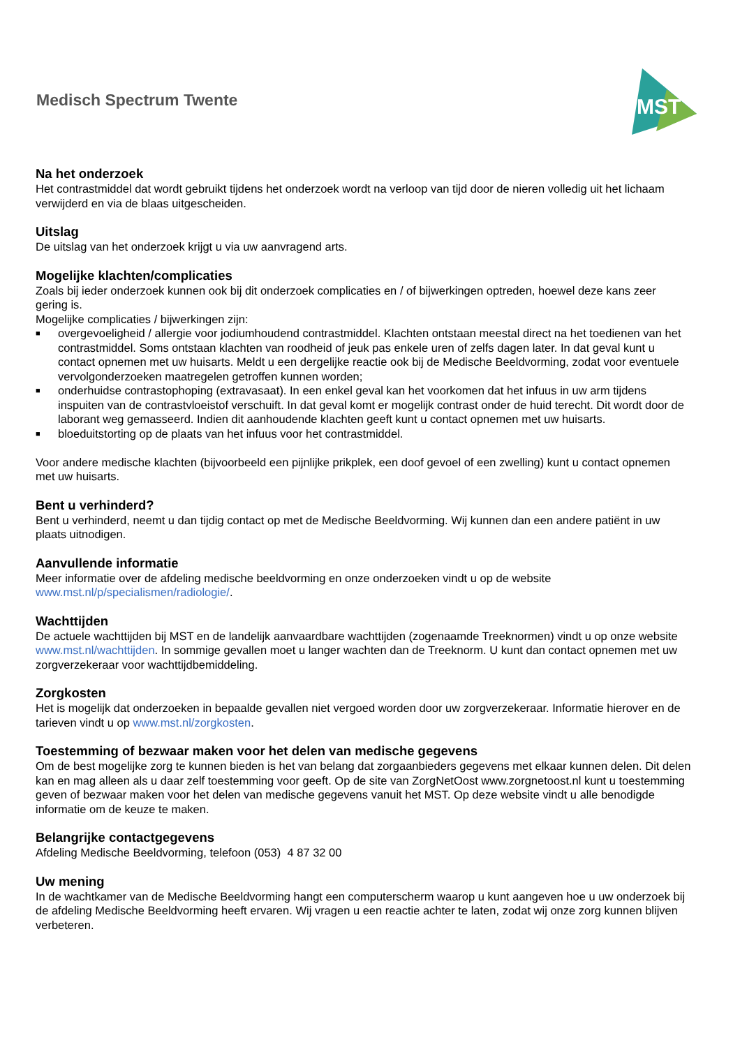Medisch Spectrum Twente
MST
Na het onderzoek
Het contrastmiddel dat wordt gebruikt tijdens het onderzoek wordt na verloop van tijd door de nieren volledig uit het lichaam verwijderd en via de blaas uitgescheiden.
Uitslag
De uitslag van het onderzoek krijgt u via uw aanvragend arts.
Mogelijke klachten/complicaties
Zoals bij ieder onderzoek kunnen ook bij dit onderzoek complicaties en / of bijwerkingen optreden, hoewel deze kans zeer gering is.
Mogelijke complicaties / bijwerkingen zijn:
■ overgevoeligheid / allergie voor jodiumhoudend contrastmiddel. Klachten ontstaan meestal direct na het toedienen van het contrastmiddel. Soms ontstaan klachten van roodheid of jeuk pas enkele uren of zelfs dagen later. In dat geval kunt u contact opnemen met uw huisarts. Meldt u een dergelijke reactie ook bij de Medische Beeldvorming, zodat voor eventuele vervolgonderzoeken maatregelen getroffen kunnen worden;
■ onderhuidse contrastophoping (extravasaat). In een enkel geval kan het voorkomen dat het infuus in uw arm tijdens inspuiten van de contrastvloeistof verschuift. In dat geval komt er mogelijk contrast onder de huid terecht. Dit wordt door de laborant weg gemasseerd. Indien dit aanhoudende klachten geeft kunt u contact opnemen met uw huisarts.
■ bloeduitstorting op de plaats van het infuus voor het contrastmiddel.
Voor andere medische klachten (bijvoorbeeld een pijnlijke prikplek, een doof gevoel of een zwelling) kunt u contact opnemen met uw huisarts.
Bent u verhinderd?
Bent u verhinderd, neemt u dan tijdig contact op met de Medische Beeldvorming. Wij kunnen dan een andere patiënt in uw plaats uitnodigen.
Aanvullende informatie
Meer informatie over de afdeling medische beeldvorming en onze onderzoeken vindt u op de website www.mst.nl/p/specialismen/radiologie/.
Wachttijden
De actuele wachttijden bij MST en de landelijk aanvaardbare wachttijden (zogenaamde Treeknormen) vindt u op onze website www.mst.nl/wachttijden. In sommige gevallen moet u langer wachten dan de Treeknorm. U kunt dan contact opnemen met uw zorgverzekeraar voor wachttijdbemiddeling.
Zorgkosten
Het is mogelijk dat onderzoeken in bepaalde gevallen niet vergoed worden door uw zorgverzekeraar. Informatie hierover en de tarieven vindt u op www.mst.nl/zorgkosten.
Toestemming of bezwaar maken voor het delen van medische gegevens
Om de best mogelijke zorg te kunnen bieden is het van belang dat zorgaanbieders gegevens met elkaar kunnen delen. Dit delen kan en mag alleen als u daar zelf toestemming voor geeft. Op de site van ZorgNetOost www.zorgnetoost.nl kunt u toestemming geven of bezwaar maken voor het delen van medische gegevens vanuit het MST. Op deze website vindt u alle benodigde informatie om de keuze te maken.
Belangrijke contactgegevens
Afdeling Medische Beeldvorming, telefoon (053) 4 87 32 00
Uw mening
In de wachtkamer van de Medische Beeldvorming hangt een computerscherm waarop u kunt aangeven hoe u uw onderzoek bij de afdeling Medische Beeldvorming heeft ervaren. Wij vragen u een reactie achter te laten, zodat wij onze zorg kunnen blijven verbeteren.